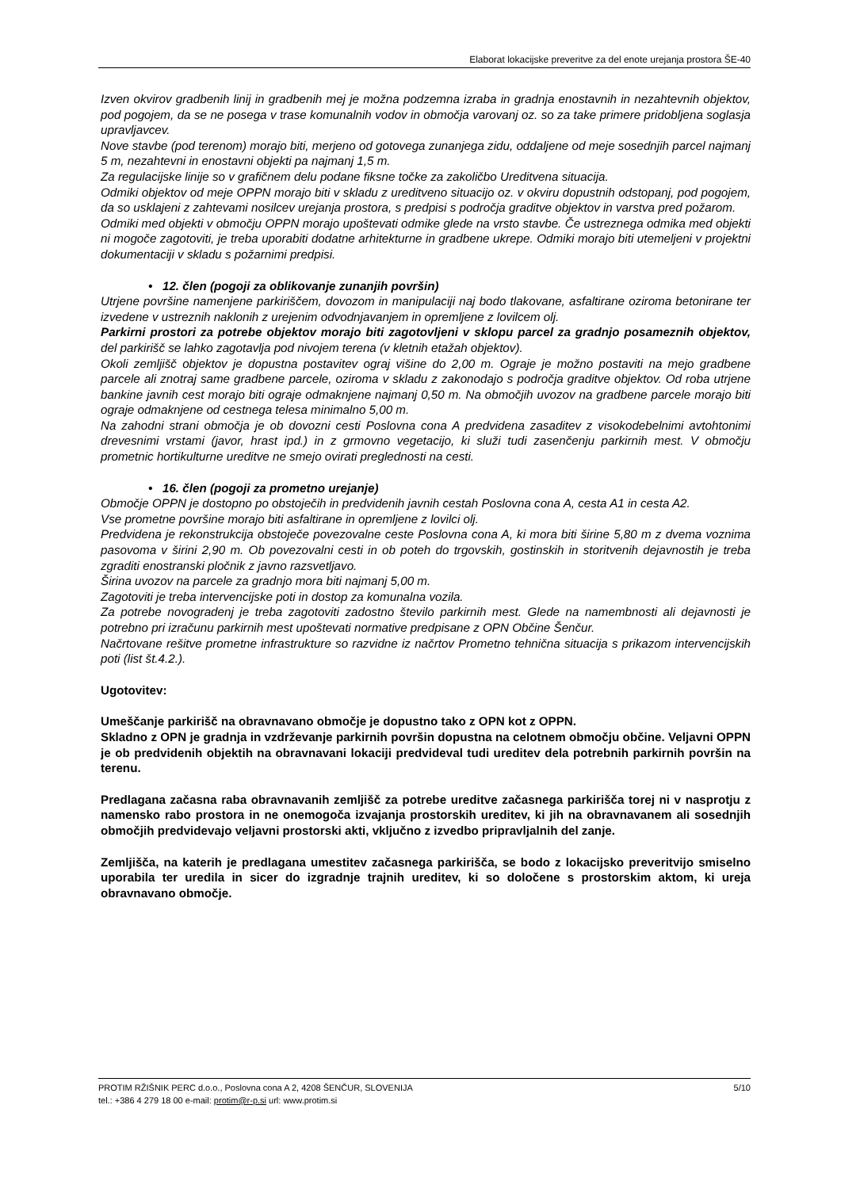Elaborat lokacijske preveritve za del enote urejanja prostora ŠE-40
Izven okvirov gradbenih linij in gradbenih mej je možna podzemna izraba in gradnja enostavnih in nezahtevnih objektov, pod pogojem, da se ne posega v trase komunalnih vodov in območja varovanj oz. so za take primere pridobljena soglasja upravljavcev.
Nove stavbe (pod terenom) morajo biti, merjeno od gotovega zunanjega zidu, oddaljene od meje sosednjih parcel najmanj 5 m, nezahtevni in enostavni objekti pa najmanj 1,5 m.
Za regulacijske linije so v grafičnem delu podane fiksne točke za zakoličbo Ureditvena situacija.
Odmiki objektov od meje OPPN morajo biti v skladu z ureditveno situacijo oz. v okviru dopustnih odstopanj, pod pogojem, da so usklajeni z zahtevami nosilcev urejanja prostora, s predpisi s področja graditve objektov in varstva pred požarom.
Odmiki med objekti v območju OPPN morajo upoštevati odmike glede na vrsto stavbe. Če ustreznega odmika med objekti ni mogoče zagotoviti, je treba uporabiti dodatne arhitekturne in gradbene ukrepe. Odmiki morajo biti utemeljeni v projektni dokumentaciji v skladu s požarnimi predpisi.
• 12. člen (pogoji za oblikovanje zunanjih površin)
Utrjene površine namenjene parkiriščem, dovozom in manipulaciji naj bodo tlakovane, asfaltirane oziroma betonirane ter izvedene v ustreznih naklonih z urejenim odvodnjavanjem in opremljene z lovilcem olj.
Parkirni prostori za potrebe objektov morajo biti zagotovljeni v sklopu parcel za gradnjo posameznih objektov, del parkirišč se lahko zagotavlja pod nivojem terena (v kletnih etažah objektov).
Okoli zemljišč objektov je dopustna postavitev ograj višine do 2,00 m. Ograje je možno postaviti na mejo gradbene parcele ali znotraj same gradbene parcele, oziroma v skladu z zakonodajo s področja graditve objektov. Od roba utrjene bankine javnih cest morajo biti ograje odmaknjene najmanj 0,50 m. Na območjih uvozov na gradbene parcele morajo biti ograje odmaknjene od cestnega telesa minimalno 5,00 m.
Na zahodni strani območja je ob dovozni cesti Poslovna cona A predvidena zasaditev z visokodebelnimi avtohtonimi drevesnimi vrstami (javor, hrast ipd.) in z grmovno vegetacijo, ki služi tudi zasenčenju parkirnih mest. V območju prometnic hortikulturne ureditve ne smejo ovirati preglednosti na cesti.
• 16. člen (pogoji za prometno urejanje)
Območje OPPN je dostopno po obstoječih in predvidenih javnih cestah Poslovna cona A, cesta A1 in cesta A2.
Vse prometne površine morajo biti asfaltirane in opremljene z lovilci olj.
Predvidena je rekonstrukcija obstoječe povezovalne ceste Poslovna cona A, ki mora biti širine 5,80 m z dvema voznima pasovoma v širini 2,90 m. Ob povezovalni cesti in ob poteh do trgovskih, gostinskih in storitvenih dejavnostih je treba zgraditi enostranski pločnik z javno razsvetljavo.
Širina uvozov na parcele za gradnjo mora biti najmanj 5,00 m.
Zagotoviti je treba intervencijske poti in dostop za komunalna vozila.
Za potrebe novogradenj je treba zagotoviti zadostno število parkirnih mest. Glede na namembnosti ali dejavnosti je potrebno pri izračunu parkirnih mest upoštevati normative predpisane z OPN Občine Šenčur.
Načrtovane rešitve prometne infrastrukture so razvidne iz načrtov Prometno tehnična situacija s prikazom intervencijskih poti (list št.4.2.).
Ugotovitev:
Umeščanje parkirišč na obravnavano območje je dopustno tako z OPN kot z OPPN.
Skladno z OPN je gradnja in vzdrževanje parkirnih površin dopustna na celotnem območju občine. Veljavni OPPN je ob predvidenih objektih na obravnavani lokaciji predvideval tudi ureditev dela potrebnih parkirnih površin na terenu.
Predlagana začasna raba obravnavanih zemljišč za potrebe ureditve začasnega parkirišča torej ni v nasprotju z namensko rabo prostora in ne onemogoča izvajanja prostorskih ureditev, ki jih na obravnavanem ali sosednjih območjih predvidevajo veljavni prostorski akti, vključno z izvedbo pripravljalnih del zanje.
Zemljišča, na katerih je predlagana umestitev začasnega parkirišča, se bodo z lokacijsko preveritvijo smiselno uporabila ter uredila in sicer do izgradnje trajnih ureditev, ki so določene s prostorskim aktom, ki ureja obravnavano območje.
PROTIM RŽIŠNIK PERC d.o.o., Poslovna cona A 2, 4208 ŠENČUR, SLOVENIJA 5/10
tel.: +386 4 279 18 00 e-mail: protim@r-p.si url: www.protim.si